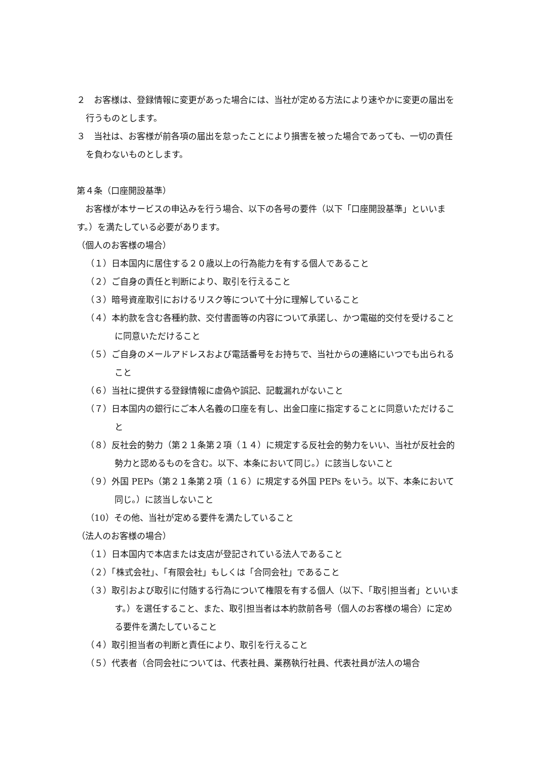２　お客様は、登録情報に変更があった場合には、当社が定める方法により速やかに変更の届出を行うものとします。
３　当社は、お客様が前各項の届出を怠ったことにより損害を被った場合であっても、一切の責任を負わないものとします。
第４条（口座開設基準）
　お客様が本サービスの申込みを行う場合、以下の各号の要件（以下「口座開設基準」といいます。）を満たしている必要があります。
（個人のお客様の場合）
（１）日本国内に居住する２０歳以上の行為能力を有する個人であること
（２）ご自身の責任と判断により、取引を行えること
（３）暗号資産取引におけるリスク等について十分に理解していること
（４）本約款を含む各種約款、交付書面等の内容について承諾し、かつ電磁的交付を受けることに同意いただけること
（５）ご自身のメールアドレスおよび電話番号をお持ちで、当社からの連絡にいつでも出られること
（６）当社に提供する登録情報に虚偽や誤記、記載漏れがないこと
（７）日本国内の銀行にご本人名義の口座を有し、出金口座に指定することに同意いただけること
（８）反社会的勢力（第２１条第２項（１４）に規定する反社会的勢力をいい、当社が反社会的勢力と認めるものを含む。以下、本条において同じ。）に該当しないこと
（９）外国 PEPs（第２１条第２項（１６）に規定する外国 PEPs をいう。以下、本条において同じ。）に該当しないこと
（10）その他、当社が定める要件を満たしていること
（法人のお客様の場合）
（１）日本国内で本店または支店が登記されている法人であること
（２）「株式会社」、「有限会社」もしくは「合同会社」であること
（３）取引および取引に付随する行為について権限を有する個人（以下、「取引担当者」といいます。）を選任すること、また、取引担当者は本約款前各号（個人のお客様の場合）に定める要件を満たしていること
（４）取引担当者の判断と責任により、取引を行えること
（５）代表者（合同会社については、代表社員、業務執行社員、代表社員が法人の場合